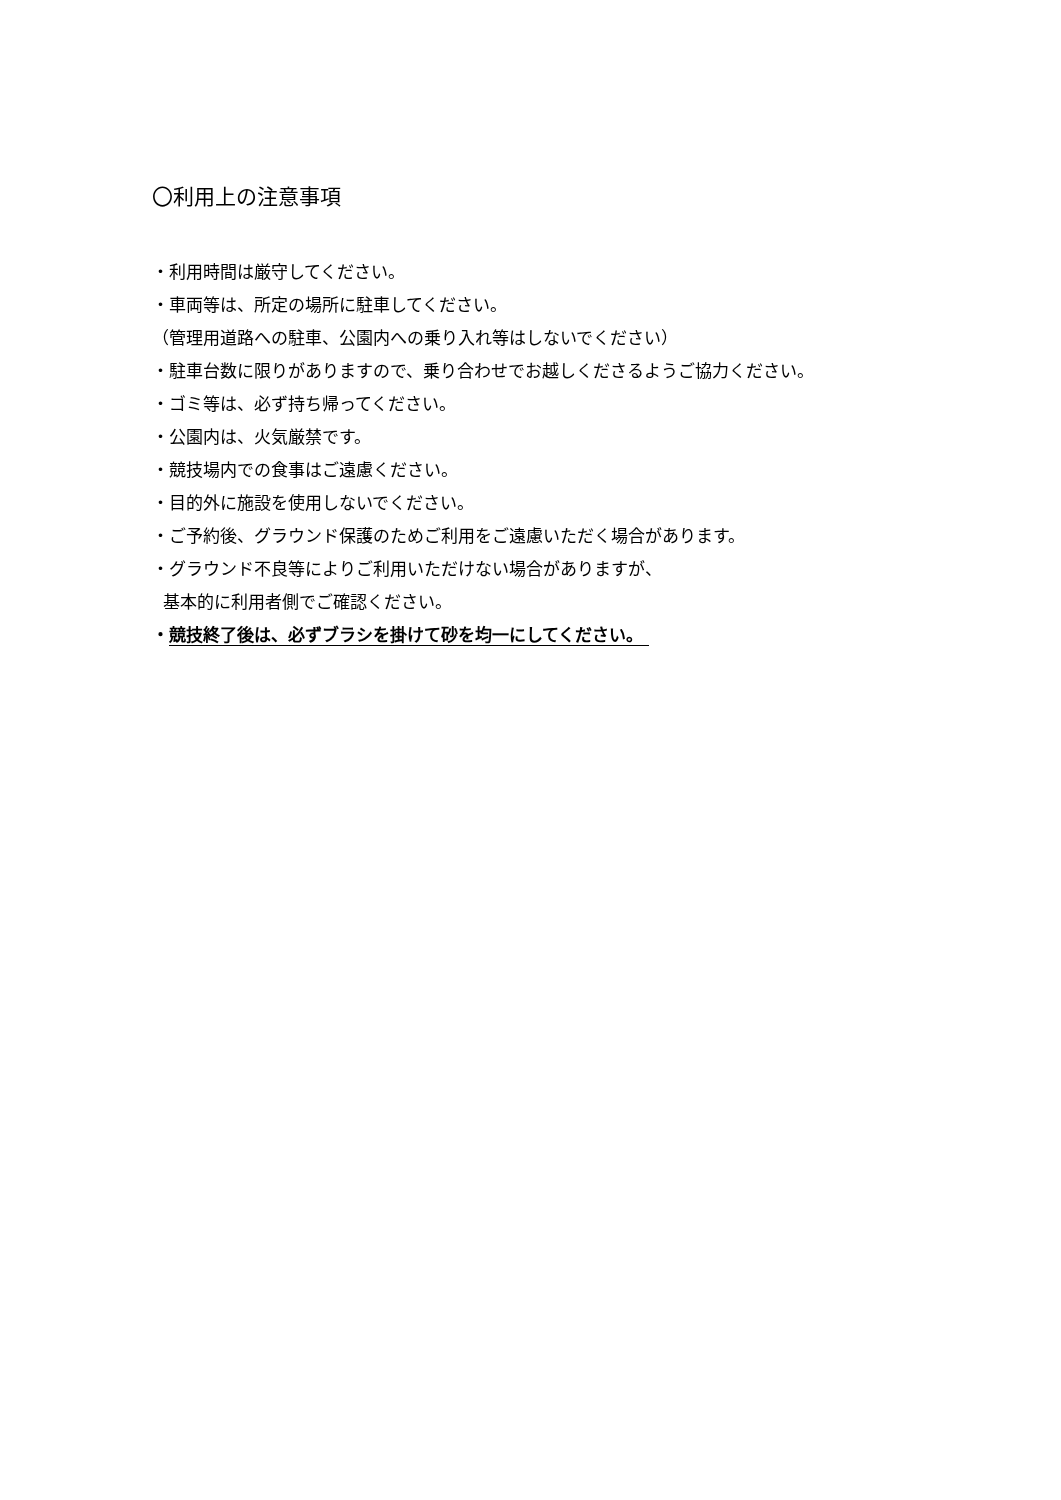〇利用上の注意事項
・利用時間は厳守してください。
・車両等は、所定の場所に駐車してください。
（管理用道路への駐車、公園内への乗り入れ等はしないでください）
・駐車台数に限りがありますので、乗り合わせでお越しくださるようご協力ください。
・ゴミ等は、必ず持ち帰ってください。
・公園内は、火気厳禁です。
・競技場内での食事はご遠慮ください。
・目的外に施設を使用しないでください。
・ご予約後、グラウンド保護のためご利用をご遠慮いただく場合があります。
・グラウンド不良等によりご利用いただけない場合がありますが、
基本的に利用者側でご確認ください。
・競技終了後は、必ずブラシを掛けて砂を均一にしてください。